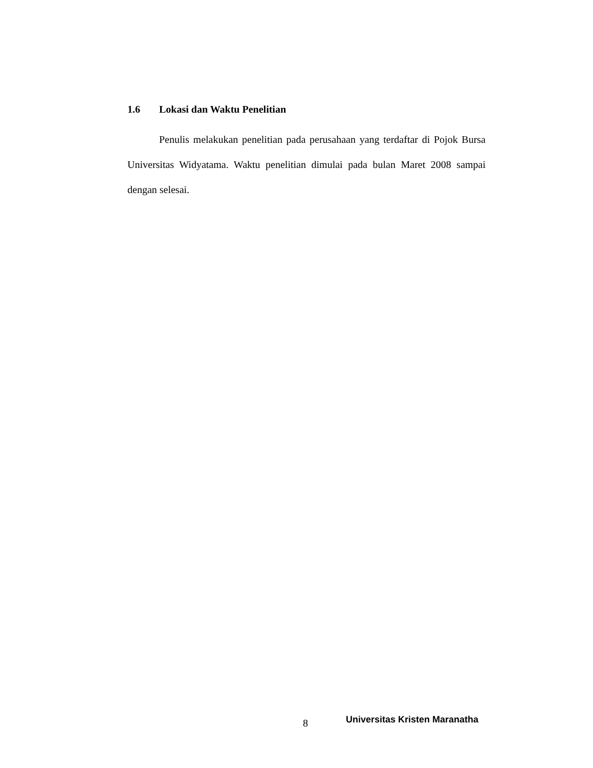1.6 Lokasi dan Waktu Penelitian
Penulis melakukan penelitian pada perusahaan yang terdaftar di Pojok Bursa Universitas Widyatama. Waktu penelitian dimulai pada bulan Maret 2008 sampai dengan selesai.
8 Universitas Kristen Maranatha